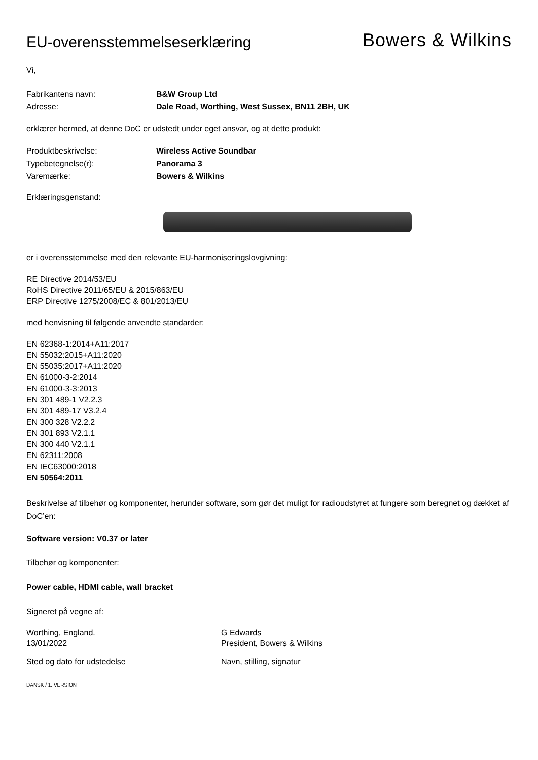EU-overensstemmelseserklæring
Bowers & Wilkins
Vi,
Fabrikantens navn: B&W Group Ltd
Adresse: Dale Road, Worthing, West Sussex, BN11 2BH, UK
erklærer hermed, at denne DoC er udstedt under eget ansvar, og at dette produkt:
Produktbeskrivelse: Wireless Active Soundbar
Typebetegnelse(r): Panorama 3
Varemærke: Bowers & Wilkins
Erklæringsgenstand:
er i overensstemmelse med den relevante EU-harmoniseringslovgivning:
RE Directive 2014/53/EU
RoHS Directive 2011/65/EU & 2015/863/EU
ERP Directive 1275/2008/EC & 801/2013/EU
med henvisning til følgende anvendte standarder:
EN 62368-1:2014+A11:2017
EN 55032:2015+A11:2020
EN 55035:2017+A11:2020
EN 61000-3-2:2014
EN 61000-3-3:2013
EN 301 489-1 V2.2.3
EN 301 489-17 V3.2.4
EN 300 328 V2.2.2
EN 301 893 V2.1.1
EN 300 440 V2.1.1
EN 62311:2008
EN IEC63000:2018
EN 50564:2011
Beskrivelse af tilbehør og komponenter, herunder software, som gør det muligt for radioudstyret at fungere som beregnet og dækket af DoC’en:
Software version: V0.37 or later
Tilbehør og komponenter:
Power cable, HDMI cable, wall bracket
Signeret på vegne af:
Worthing, England.
13/01/2022
Sted og dato for udstedelse
G Edwards
President, Bowers & Wilkins
Navn, stilling, signatur
DANSK / 1. VERSION